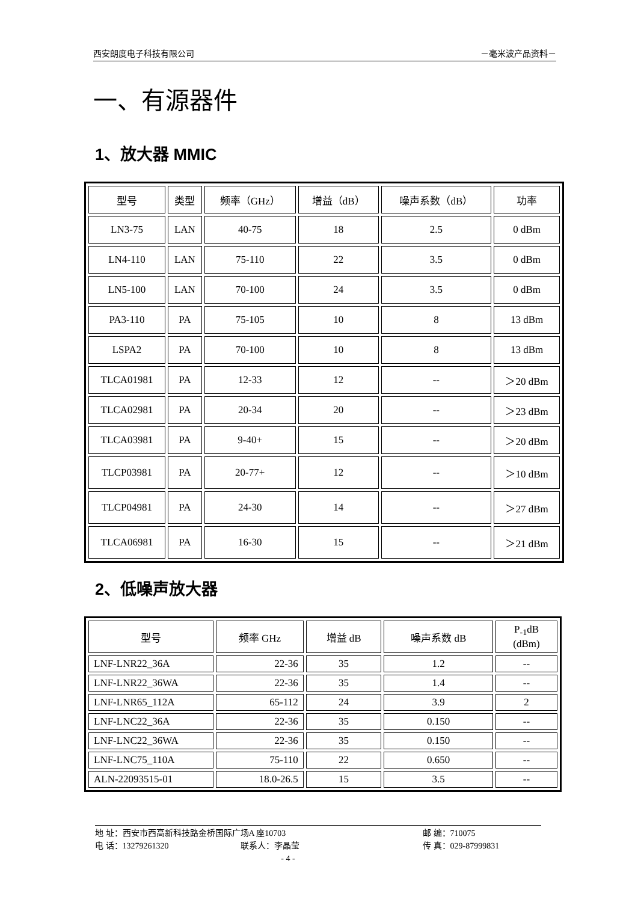西安朗度电子科技有限公司 －毫米波产品资料－
一、有源器件
1、放大器 MMIC
| 型号 | 类型 | 频率（GHz） | 增益（dB） | 噪声系数（dB） | 功率 |
| --- | --- | --- | --- | --- | --- |
| LN3-75 | LAN | 40-75 | 18 | 2.5 | 0 dBm |
| LN4-110 | LAN | 75-110 | 22 | 3.5 | 0 dBm |
| LN5-100 | LAN | 70-100 | 24 | 3.5 | 0 dBm |
| PA3-110 | PA | 75-105 | 10 | 8 | 13 dBm |
| LSPA2 | PA | 70-100 | 10 | 8 | 13 dBm |
| TLCA01981 | PA | 12-33 | 12 | -- | ＞20 dBm |
| TLCA02981 | PA | 20-34 | 20 | -- | ＞23 dBm |
| TLCA03981 | PA | 9-40+ | 15 | -- | ＞20 dBm |
| TLCP03981 | PA | 20-77+ | 12 | -- | ＞10 dBm |
| TLCP04981 | PA | 24-30 | 14 | -- | ＞27 dBm |
| TLCA06981 | PA | 16-30 | 15 | -- | ＞21 dBm |
2、低噪声放大器
| 型号 | 频率 GHz | 增益 dB | 噪声系数 dB | P<sub>-1</sub>dB (dBm) |
| --- | --- | --- | --- | --- |
| LNF-LNR22_36A | 22-36 | 35 | 1.2 | -- |
| LNF-LNR22_36WA | 22-36 | 35 | 1.4 | -- |
| LNF-LNR65_112A | 65-112 | 24 | 3.9 | 2 |
| LNF-LNC22_36A | 22-36 | 35 | 0.150 | -- |
| LNF-LNC22_36WA | 22-36 | 35 | 0.150 | -- |
| LNF-LNC75_110A | 75-110 | 22 | 0.650 | -- |
| ALN-22093515-01 | 18.0-26.5 | 15 | 3.5 | -- |
地 址：西安市西高新科技路金桥国际广场A 座10703 邮 编：710075
电 话：13279261320 联系人：李晶莹 传 真：029-87999831
- 4 -